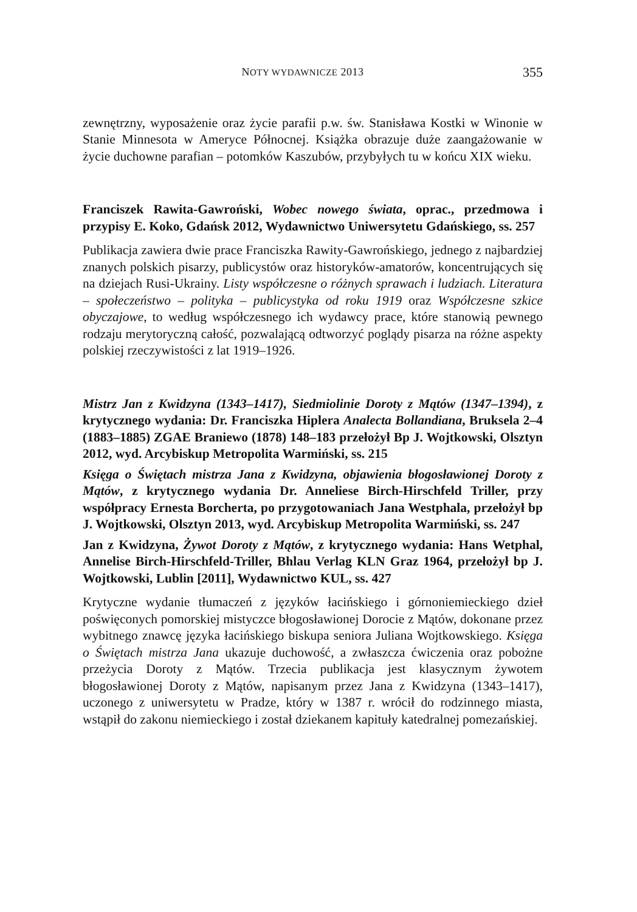NOTY WYDAWNICZE 2013 355
zewnętrzny, wyposażenie oraz życie parafii p.w. św. Stanisława Kostki w Winonie w Stanie Minnesota w Ameryce Północnej. Książka obrazuje duże zaangażowanie w życie duchowne parafian – potomków Kaszubów, przybyłych tu w końcu XIX wieku.
Franciszek Rawita-Gawroński, Wobec nowego świata, oprac., przedmowa i przypisy E. Koko, Gdańsk 2012, Wydawnictwo Uniwersytetu Gdańskiego, ss. 257
Publikacja zawiera dwie prace Franciszka Rawity-Gawrońskiego, jednego z najbardziej znanych polskich pisarzy, publicystów oraz historyków-amatorów, koncentrujących się na dziejach Rusi-Ukrainy. Listy współczesne o różnych sprawach i ludziach. Literatura – społeczeństwo – polityka – publicystyka od roku 1919 oraz Współczesne szkice obyczajowe, to według współczesnego ich wydawcy prace, które stanowią pewnego rodzaju merytoryczną całość, pozwalającą odtworzyć poglądy pisarza na różne aspekty polskiej rzeczywistości z lat 1919–1926.
Mistrz Jan z Kwidzyna (1343–1417), Siedmiolinie Doroty z Mątów (1347–1394), z krytycznego wydania: Dr. Franciszka Hiplera Analecta Bollandiana, Bruksela 2–4 (1883–1885) ZGAE Braniewo (1878) 148–183 przełożył Bp J. Wojtkowski, Olsztyn 2012, wyd. Arcybiskup Metropolita Warmiński, ss. 215
Księga o Świętach mistrza Jana z Kwidzyna, objawienia błogosławionej Doroty z Mątów, z krytycznego wydania Dr. Anneliese Birch-Hirschfeld Triller, przy współpracy Ernesta Borcherta, po przygotowaniach Jana Westphala, przełożył bp J. Wojtkowski, Olsztyn 2013, wyd. Arcybiskup Metropolita Warmiński, ss. 247
Jan z Kwidzyna, Żywot Doroty z Mątów, z krytycznego wydania: Hans Wetphal, Annelise Birch-Hirschfeld-Triller, Bhlau Verlag KLN Graz 1964, przełożył bp J. Wojtkowski, Lublin [2011], Wydawnictwo KUL, ss. 427
Krytyczne wydanie tłumaczeń z języków łacińskiego i górnoniemieckiego dzieł poświęconych pomorskiej mistyczce błogosławionej Dorocie z Mątów, dokonane przez wybitnego znawcę języka łacińskiego biskupa seniora Juliana Wojtkowskiego. Księga o Świętach mistrza Jana ukazuje duchowość, a zwłaszcza ćwiczenia oraz pobożne przeżycia Doroty z Mątów. Trzecia publikacja jest klasycznym żywotem błogosławionej Doroty z Mątów, napisanym przez Jana z Kwidzyna (1343–1417), uczonego z uniwersytetu w Pradze, który w 1387 r. wrócił do rodzinnego miasta, wstąpił do zakonu niemieckiego i został dziekanem kapituły katedralnej pomezańskiej.